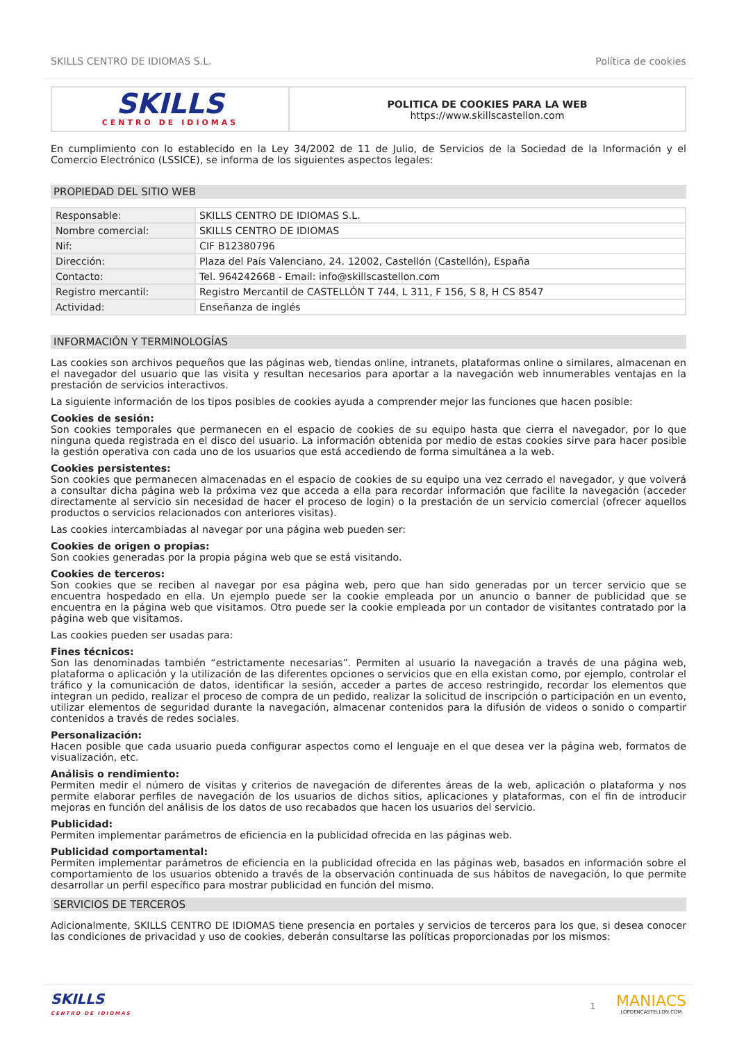SKILLS CENTRO DE IDIOMAS S.L. Política de cookies
SKILLS
CENTRO DE IDIOMAS
POLITICA DE COOKIES PARA LA WEB
https://www.skillscastellon.com
En cumplimiento con lo establecido en la Ley 34/2002 de 11 de Julio, de Servicios de la Sociedad de la Información y el Comercio Electrónico (LSSICE), se informa de los siguientes aspectos legales:
PROPIEDAD DEL SITIO WEB
| Responsable: | SKILLS CENTRO DE IDIOMAS S.L. |
| Nombre comercial: | SKILLS CENTRO DE IDIOMAS |
| Nif: | CIF B12380796 |
| Dirección: | Plaza del País Valenciano, 24. 12002, Castellón (Castellón), España |
| Contacto: | Tel. 964242668 - Email: info@skillscastellon.com |
| Registro mercantil: | Registro Mercantil de CASTELLÓN T 744, L 311, F 156, S 8, H CS 8547 |
| Actividad: | Enseñanza de inglés |
INFORMACIÓN Y TERMINOLOGÍAS
Las cookies son archivos pequeños que las páginas web, tiendas online, intranets, plataformas online o similares, almacenan en el navegador del usuario que las visita y resultan necesarios para aportar a la navegación web innumerables ventajas en la prestación de servicios interactivos.
La siguiente información de los tipos posibles de cookies ayuda a comprender mejor las funciones que hacen posible:
Cookies de sesión:
Son cookies temporales que permanecen en el espacio de cookies de su equipo hasta que cierra el navegador, por lo que ninguna queda registrada en el disco del usuario. La información obtenida por medio de estas cookies sirve para hacer posible la gestión operativa con cada uno de los usuarios que está accediendo de forma simultánea a la web.
Cookies persistentes:
Son cookies que permanecen almacenadas en el espacio de cookies de su equipo una vez cerrado el navegador, y que volverá a consultar dicha página web la próxima vez que acceda a ella para recordar información que facilite la navegación (acceder directamente al servicio sin necesidad de hacer el proceso de login) o la prestación de un servicio comercial (ofrecer aquellos productos o servicios relacionados con anteriores visitas).
Las cookies intercambiadas al navegar por una página web pueden ser:
Cookies de origen o propias:
Son cookies generadas por la propia página web que se está visitando.
Cookies de terceros:
Son cookies que se reciben al navegar por esa página web, pero que han sido generadas por un tercer servicio que se encuentra hospedado en ella. Un ejemplo puede ser la cookie empleada por un anuncio o banner de publicidad que se encuentra en la página web que visitamos. Otro puede ser la cookie empleada por un contador de visitantes contratado por la página web que visitamos.
Las cookies pueden ser usadas para:
Fines técnicos:
Son las denominadas también “estrictamente necesarias”. Permiten al usuario la navegación a través de una página web, plataforma o aplicación y la utilización de las diferentes opciones o servicios que en ella existan como, por ejemplo, controlar el tráfico y la comunicación de datos, identificar la sesión, acceder a partes de acceso restringido, recordar los elementos que integran un pedido, realizar el proceso de compra de un pedido, realizar la solicitud de inscripción o participación en un evento, utilizar elementos de seguridad durante la navegación, almacenar contenidos para la difusión de videos o sonido o compartir contenidos a través de redes sociales.
Personalización:
Hacen posible que cada usuario pueda configurar aspectos como el lenguaje en el que desea ver la página web, formatos de visualización, etc.
Análisis o rendimiento:
Permiten medir el número de visitas y criterios de navegación de diferentes áreas de la web, aplicación o plataforma y nos permite elaborar perfiles de navegación de los usuarios de dichos sitios, aplicaciones y plataformas, con el fin de introducir mejoras en función del análisis de los datos de uso recabados que hacen los usuarios del servicio.
Publicidad:
Permiten implementar parámetros de eficiencia en la publicidad ofrecida en las páginas web.
Publicidad comportamental:
Permiten implementar parámetros de eficiencia en la publicidad ofrecida en las páginas web, basados en información sobre el comportamiento de los usuarios obtenido a través de la observación continuada de sus hábitos de navegación, lo que permite desarrollar un perfil específico para mostrar publicidad en función del mismo.
SERVICIOS DE TERCEROS
Adicionalmente, SKILLS CENTRO DE IDIOMAS tiene presencia en portales y servicios de terceros para los que, si desea conocer las condiciones de privacidad y uso de cookies, deberán consultarse las políticas proporcionadas por los mismos:
SKILLS
CENTRO DE IDIOMAS
1
MANIACS
LOPDENCASTELLON.COM